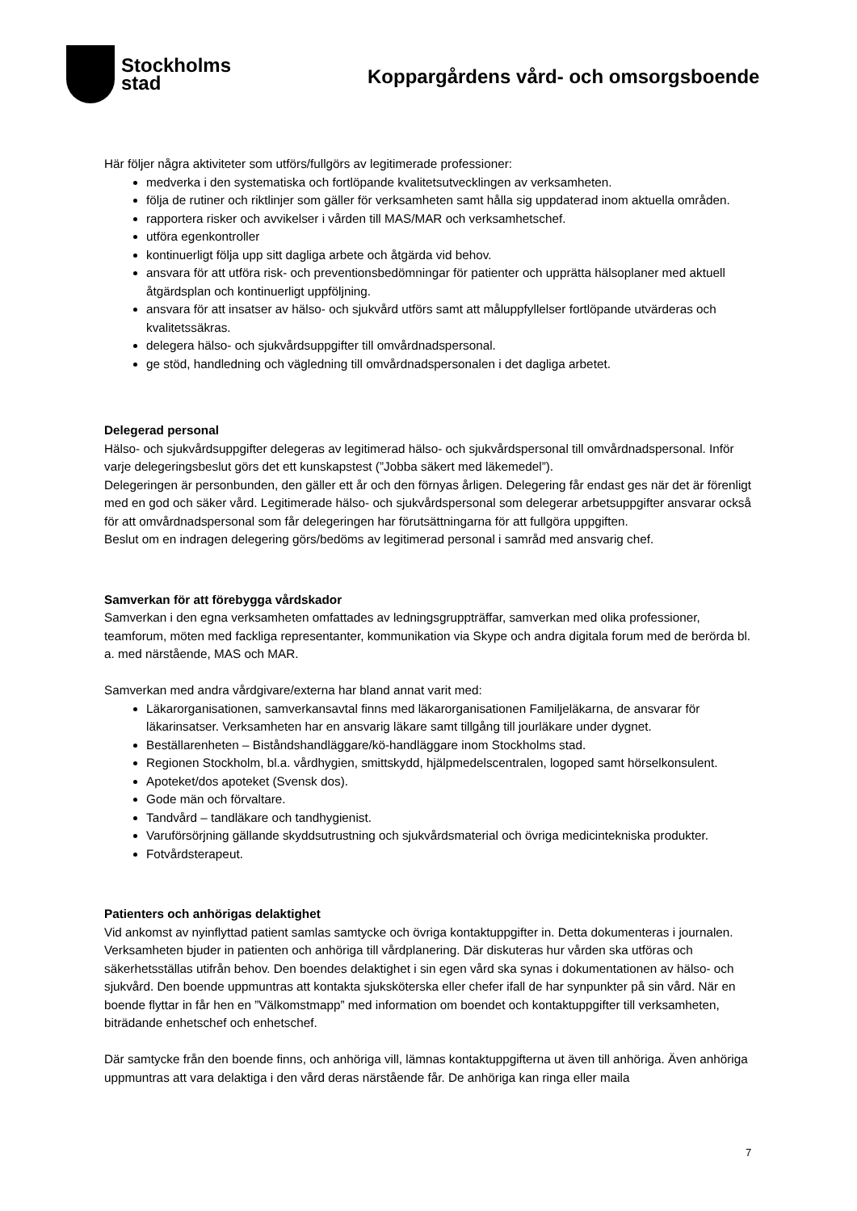Stockholms
stad
Koppargårdens vård- och omsorgsboende
Här följer några aktiviteter som utförs/fullgörs av legitimerade professioner:
medverka i den systematiska och fortlöpande kvalitetsutvecklingen av verksamheten.
följa de rutiner och riktlinjer som gäller för verksamheten samt hålla sig uppdaterad inom aktuella områden.
rapportera risker och avvikelser i vården till MAS/MAR och verksamhetschef.
utföra egenkontroller
kontinuerligt följa upp sitt dagliga arbete och åtgärda vid behov.
ansvara för att utföra risk- och preventionsbedömningar för patienter och upprätta hälsoplaner med aktuell åtgärdsplan och kontinuerligt uppföljning.
ansvara för att insatser av hälso- och sjukvård utförs samt att måluppfyllelser fortlöpande utvärderas och kvalitetssäkras.
delegera hälso- och sjukvårdsuppgifter till omvårdnadspersonal.
ge stöd, handledning och vägledning till omvårdnadspersonalen i det dagliga arbetet.
Delegerad personal
Hälso- och sjukvårdsuppgifter delegeras av legitimerad hälso- och sjukvårdspersonal till omvårdnadspersonal. Inför varje delegeringsbeslut görs det ett kunskapstest (”Jobba säkert med läkemedel”).
Delegeringen är personbunden, den gäller ett år och den förnyas årligen. Delegering får endast ges när det är förenligt med en god och säker vård. Legitimerade hälso- och sjukvårdspersonal som delegerar arbetsuppgifter ansvarar också för att omvårdnadspersonal som får delegeringen har förutsättningarna för att fullgöra uppgiften.
Beslut om en indragen delegering görs/bedöms av legitimerad personal i samråd med ansvarig chef.
Samverkan för att förebygga vårdskador
Samverkan i den egna verksamheten omfattades av ledningsgruppträffar, samverkan med olika professioner, teamforum, möten med fackliga representanter, kommunikation via Skype och andra digitala forum med de berörda bl. a. med närstående, MAS och MAR.
Samverkan med andra vårdgivare/externa har bland annat varit med:
Läkarorganisationen, samverkansavtal finns med läkarorganisationen Familjeläkarna, de ansvarar för läkarinsatser. Verksamheten har en ansvarig läkare samt tillgång till jourläkare under dygnet.
Beställarenheten – Biståndshandläggare/kö-handläggare inom Stockholms stad.
Regionen Stockholm, bl.a. vårdhygien, smittskydd, hjälpmedelscentralen, logoped samt hörselkonsulent.
Apoteket/dos apoteket (Svensk dos).
Gode män och förvaltare.
Tandvård – tandläkare och tandhygienist.
Varuförsörjning gällande skyddsutrustning och sjukvårdsmaterial och övriga medicintekniska produkter.
Fotvårdsterapeut.
Patienters och anhörigas delaktighet
Vid ankomst av nyinflyttad patient samlas samtycke och övriga kontaktuppgifter in. Detta dokumenteras i journalen. Verksamheten bjuder in patienten och anhöriga till vårdplanering. Där diskuteras hur vården ska utföras och säkerhetsställas utifrån behov. Den boendes delaktighet i sin egen vård ska synas i dokumentationen av hälso- och sjukvård. Den boende uppmuntras att kontakta sjuksköterska eller chefer ifall de har synpunkter på sin vård. När en boende flyttar in får hen en ”Välkomstmapp” med information om boendet och kontaktuppgifter till verksamheten, biträdande enhetschef och enhetschef.
Där samtycke från den boende finns, och anhöriga vill, lämnas kontaktuppgifterna ut även till anhöriga. Även anhöriga uppmuntras att vara delaktiga i den vård deras närstående får. De anhöriga kan ringa eller maila
7